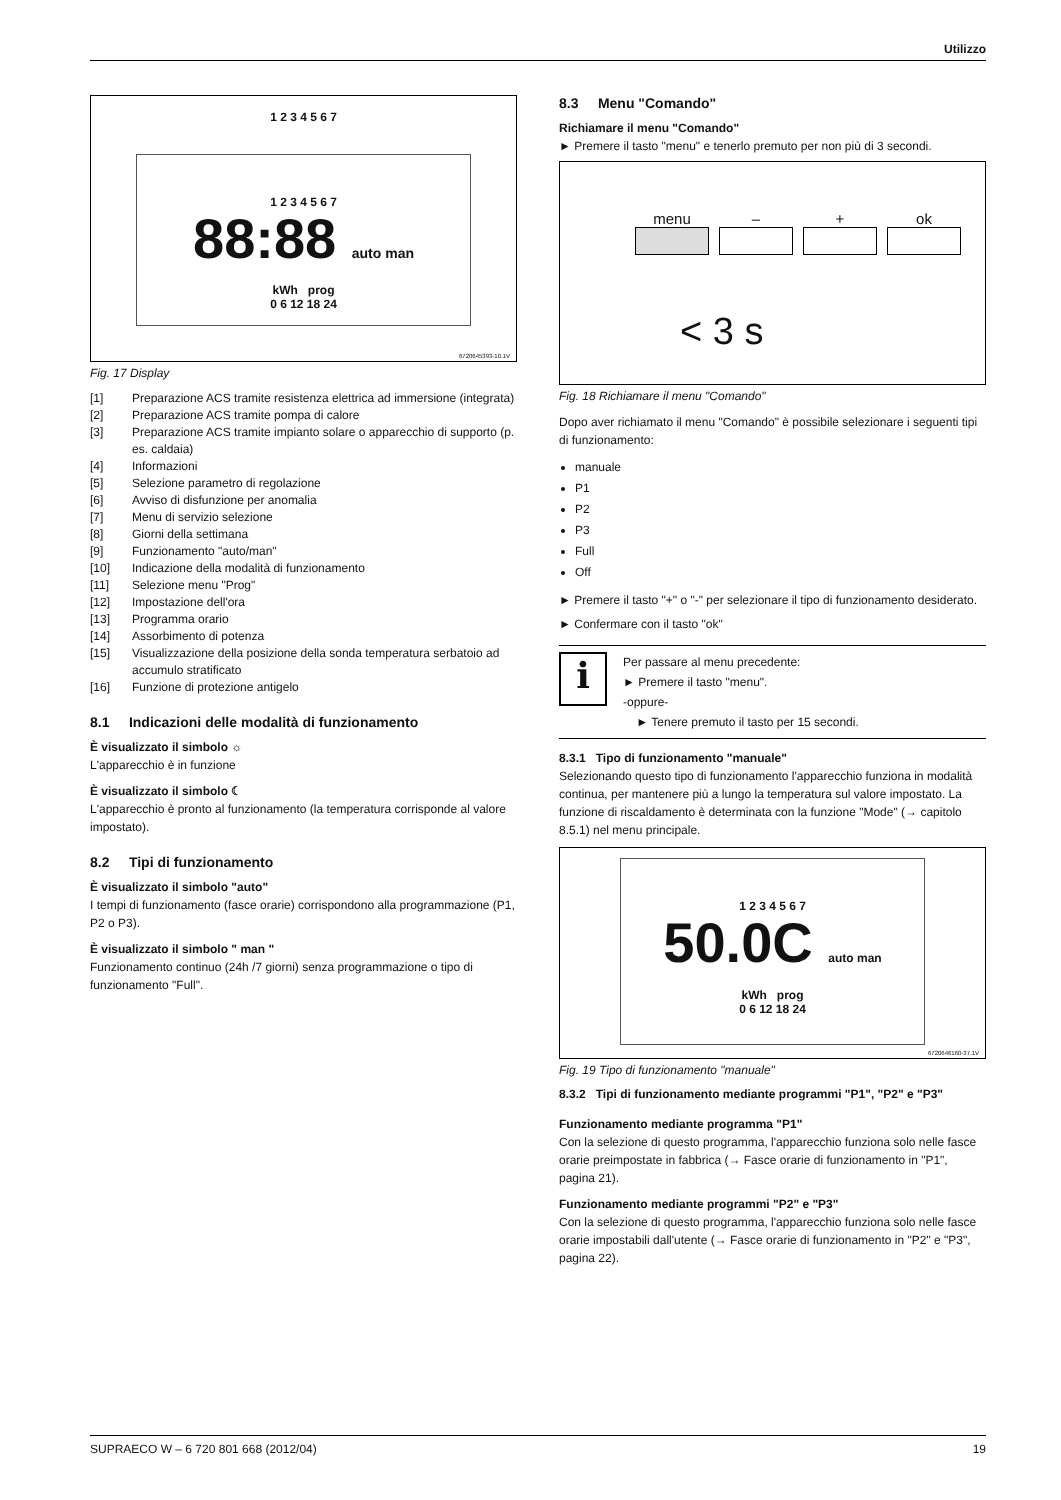Utilizzo
1 2 3 4 5 6 7
1 2 3 4 5 6 7
88:88 auto man
kWh prog
0 6 12 18 24
6720645393-10.1V
Fig. 17 Display
[1] Preparazione ACS tramite resistenza elettrica ad immersione (integrata)
[2] Preparazione ACS tramite pompa di calore
[3] Preparazione ACS tramite impianto solare o apparecchio di supporto (p. es. caldaia)
[4] Informazioni
[5] Selezione parametro di regolazione
[6] Avviso di disfunzione per anomalia
[7] Menu di servizio selezione
[8] Giorni della settimana
[9] Funzionamento "auto/man"
[10] Indicazione della modalità di funzionamento
[11] Selezione menu "Prog"
[12] Impostazione dell'ora
[13] Programma orario
[14] Assorbimento di potenza
[15] Visualizzazione della posizione della sonda temperatura serbatoio ad accumulo stratificato
[16] Funzione di protezione antigelo
8.1 Indicazioni delle modalità di funzionamento
È visualizzato il simbolo ☼
L'apparecchio è in funzione
È visualizzato il simbolo ☾
L'apparecchio è pronto al funzionamento (la temperatura corrisponde al valore impostato).
8.2 Tipi di funzionamento
È visualizzato il simbolo "auto"
I tempi di funzionamento (fasce orarie) corrispondono alla programmazione (P1, P2 o P3).
È visualizzato il simbolo " man "
Funzionamento continuo (24h /7 giorni) senza programmazione o tipo di funzionamento "Full".
8.3 Menu "Comando"
Richiamare il menu "Comando"
► Premere il tasto "menu" e tenerlo premuto per non più di 3 secondi.
menu – + ok
< 3 s
Fig. 18 Richiamare il menu "Comando"
Dopo aver richiamato il menu "Comando" è possibile selezionare i seguenti tipi di funzionamento:
manuale
P1
P2
P3
Full
Off
► Premere il tasto "+" o "-" per selezionare il tipo di funzionamento desiderato.
► Confermare con il tasto "ok"
i
Per passare al menu precedente:
► Premere il tasto "menu".
-oppure-
► Tenere premuto il tasto per 15 secondi.
8.3.1 Tipo di funzionamento "manuale"
Selezionando questo tipo di funzionamento l'apparecchio funziona in modalità continua, per mantenere più a lungo la temperatura sul valore impostato. La funzione di riscaldamento è determinata con la funzione "Mode" (→ capitolo 8.5.1) nel menu principale.
1 2 3 4 5 6 7
50.0C auto man
kWh prog
0 6 12 18 24
6720646160-37.1V
Fig. 19 Tipo di funzionamento "manuale"
8.3.2 Tipi di funzionamento mediante programmi "P1", "P2" e "P3"
Funzionamento mediante programma "P1"
Con la selezione di questo programma, l'apparecchio funziona solo nelle fasce orarie preimpostate in fabbrica (→ Fasce orarie di funzionamento in "P1", pagina 21).
Funzionamento mediante programmi "P2" e "P3"
Con la selezione di questo programma, l'apparecchio funziona solo nelle fasce orarie impostabili dall'utente (→ Fasce orarie di funzionamento in "P2" e "P3", pagina 22).
SUPRAECO W – 6 720 801 668 (2012/04) 19